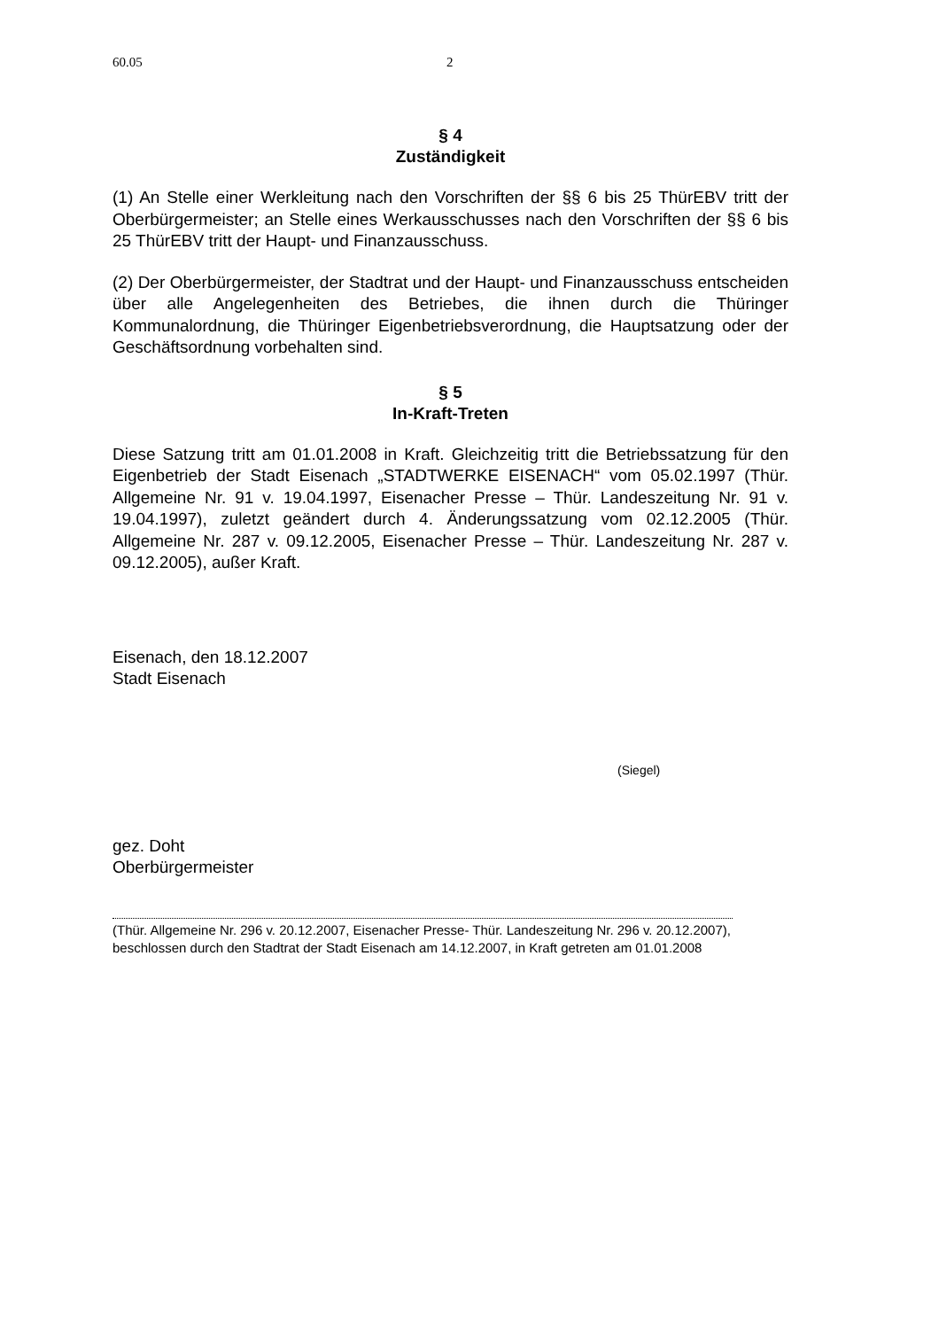60.05 2
§ 4
Zuständigkeit
(1) An Stelle einer Werkleitung nach den Vorschriften der §§ 6 bis 25 ThürEBV tritt der Oberbürgermeister; an Stelle eines Werkausschusses nach den Vorschriften der §§ 6 bis 25 ThürEBV tritt der Haupt- und Finanzausschuss.
(2) Der Oberbürgermeister, der Stadtrat und der Haupt- und Finanzausschuss entscheiden über alle Angelegenheiten des Betriebes, die ihnen durch die Thüringer Kommunalordnung, die Thüringer Eigenbetriebsverordnung, die Hauptsatzung oder der Geschäftsordnung vorbehalten sind.
§ 5
In-Kraft-Treten
Diese Satzung tritt am 01.01.2008 in Kraft. Gleichzeitig tritt die Betriebssatzung für den Eigenbetrieb der Stadt Eisenach „STADTWERKE EISENACH“ vom 05.02.1997 (Thür. Allgemeine Nr. 91 v. 19.04.1997, Eisenacher Presse – Thür. Landeszeitung Nr. 91 v. 19.04.1997), zuletzt geändert durch 4. Änderungssatzung vom 02.12.2005 (Thür. Allgemeine Nr. 287 v. 09.12.2005, Eisenacher Presse – Thür. Landeszeitung Nr. 287 v. 09.12.2005), außer Kraft.
Eisenach, den 18.12.2007
Stadt Eisenach
(Siegel)
gez. Doht
Oberbürgermeister
(Thür. Allgemeine Nr. 296 v. 20.12.2007, Eisenacher Presse- Thür. Landeszeitung Nr. 296 v. 20.12.2007), beschlossen durch den Stadtrat der Stadt Eisenach am 14.12.2007, in Kraft getreten am 01.01.2008